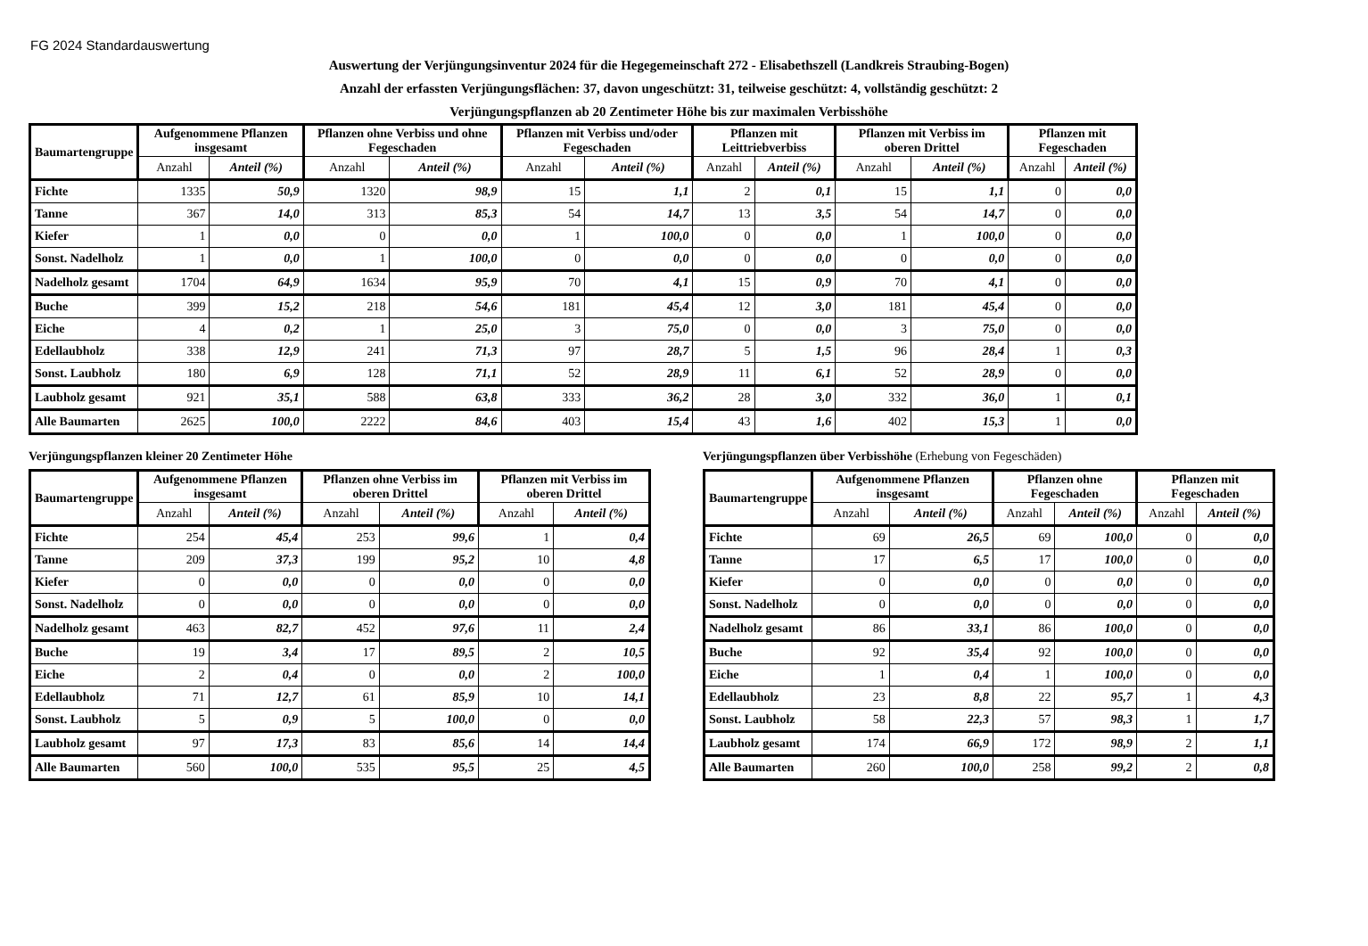FG 2024 Standardauswertung
Auswertung der Verjüngungsinventur 2024 für die Hegegemeinschaft 272 - Elisabethszell (Landkreis Straubing-Bogen)
Anzahl der erfassten Verjüngungsflächen: 37, davon ungeschützt: 31, teilweise geschützt: 4, vollständig geschützt: 2
Verjüngungspflanzen ab 20 Zentimeter Höhe bis zur maximalen Verbisshöhe
| Baumartengruppe | Aufgenommene Pflanzen insgesamt | | Pflanzen ohne Verbiss und ohne Fegeschaden | | Pflanzen mit Verbiss und/oder Fegeschaden | | Pflanzen mit Leittriebverbiss | | Pflanzen mit Verbiss im oberen Drittel | | Pflanzen mit Fegeschaden | |
| --- | --- | --- | --- | --- | --- | --- | --- | --- | --- | --- | --- | --- |
| | Anzahl | Anteil (%) | Anzahl | Anteil (%) | Anzahl | Anteil (%) | Anzahl | Anteil (%) | Anzahl | Anteil (%) | Anzahl | Anteil (%) |
| Fichte | 1335 | 50,9 | 1320 | 98,9 | 15 | 1,1 | 2 | 0,1 | 15 | 1,1 | 0 | 0,0 |
| Tanne | 367 | 14,0 | 313 | 85,3 | 54 | 14,7 | 13 | 3,5 | 54 | 14,7 | 0 | 0,0 |
| Kiefer | 1 | 0,0 | 0 | 0,0 | 1 | 100,0 | 0 | 0,0 | 1 | 100,0 | 0 | 0,0 |
| Sonst. Nadelholz | 1 | 0,0 | 1 | 100,0 | 0 | 0,0 | 0 | 0,0 | 0 | 0,0 | 0 | 0,0 |
| Nadelholz gesamt | 1704 | 64,9 | 1634 | 95,9 | 70 | 4,1 | 15 | 0,9 | 70 | 4,1 | 0 | 0,0 |
| Buche | 399 | 15,2 | 218 | 54,6 | 181 | 45,4 | 12 | 3,0 | 181 | 45,4 | 0 | 0,0 |
| Eiche | 4 | 0,2 | 1 | 25,0 | 3 | 75,0 | 0 | 0,0 | 3 | 75,0 | 0 | 0,0 |
| Edellaubholz | 338 | 12,9 | 241 | 71,3 | 97 | 28,7 | 5 | 1,5 | 96 | 28,4 | 1 | 0,3 |
| Sonst. Laubholz | 180 | 6,9 | 128 | 71,1 | 52 | 28,9 | 11 | 6,1 | 52 | 28,9 | 0 | 0,0 |
| Laubholz gesamt | 921 | 35,1 | 588 | 63,8 | 333 | 36,2 | 28 | 3,0 | 332 | 36,0 | 1 | 0,1 |
| Alle Baumarten | 2625 | 100,0 | 2222 | 84,6 | 403 | 15,4 | 43 | 1,6 | 402 | 15,3 | 1 | 0,0 |
Verjüngungspflanzen kleiner 20 Zentimeter Höhe
| Baumartengruppe | Aufgenommene Pflanzen insgesamt | | Pflanzen ohne Verbiss im oberen Drittel | | Pflanzen mit Verbiss im oberen Drittel | |
| --- | --- | --- | --- | --- | --- | --- |
| | Anzahl | Anteil (%) | Anzahl | Anteil (%) | Anzahl | Anteil (%) |
| Fichte | 254 | 45,4 | 253 | 99,6 | 1 | 0,4 |
| Tanne | 209 | 37,3 | 199 | 95,2 | 10 | 4,8 |
| Kiefer | 0 | 0,0 | 0 | 0,0 | 0 | 0,0 |
| Sonst. Nadelholz | 0 | 0,0 | 0 | 0,0 | 0 | 0,0 |
| Nadelholz gesamt | 463 | 82,7 | 452 | 97,6 | 11 | 2,4 |
| Buche | 19 | 3,4 | 17 | 89,5 | 2 | 10,5 |
| Eiche | 2 | 0,4 | 0 | 0,0 | 2 | 100,0 |
| Edellaubholz | 71 | 12,7 | 61 | 85,9 | 10 | 14,1 |
| Sonst. Laubholz | 5 | 0,9 | 5 | 100,0 | 0 | 0,0 |
| Laubholz gesamt | 97 | 17,3 | 83 | 85,6 | 14 | 14,4 |
| Alle Baumarten | 560 | 100,0 | 535 | 95,5 | 25 | 4,5 |
Verjüngungspflanzen über Verbisshöhe (Erhebung von Fegeschäden)
| Baumartengruppe | Aufgenommene Pflanzen insgesamt | | Pflanzen ohne Fegeschaden | | Pflanzen mit Fegeschaden | |
| --- | --- | --- | --- | --- | --- | --- |
| | Anzahl | Anteil (%) | Anzahl | Anteil (%) | Anzahl | Anteil (%) |
| Fichte | 69 | 26,5 | 69 | 100,0 | 0 | 0,0 |
| Tanne | 17 | 6,5 | 17 | 100,0 | 0 | 0,0 |
| Kiefer | 0 | 0,0 | 0 | 0,0 | 0 | 0,0 |
| Sonst. Nadelholz | 0 | 0,0 | 0 | 0,0 | 0 | 0,0 |
| Nadelholz gesamt | 86 | 33,1 | 86 | 100,0 | 0 | 0,0 |
| Buche | 92 | 35,4 | 92 | 100,0 | 0 | 0,0 |
| Eiche | 1 | 0,4 | 1 | 100,0 | 0 | 0,0 |
| Edellaubholz | 23 | 8,8 | 22 | 95,7 | 1 | 4,3 |
| Sonst. Laubholz | 58 | 22,3 | 57 | 98,3 | 1 | 1,7 |
| Laubholz gesamt | 174 | 66,9 | 172 | 98,9 | 2 | 1,1 |
| Alle Baumarten | 260 | 100,0 | 258 | 99,2 | 2 | 0,8 |